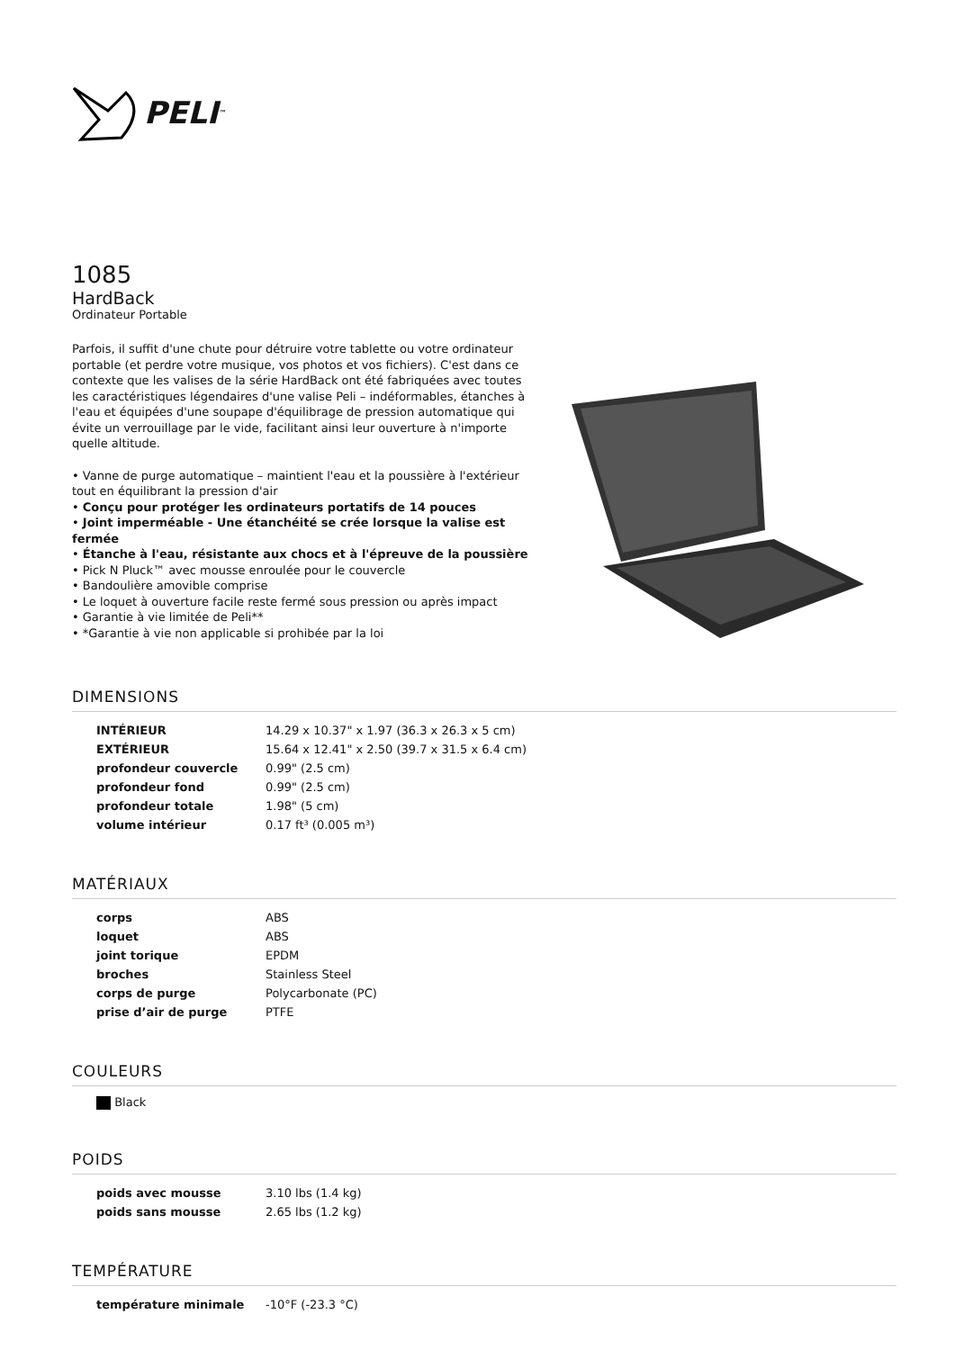PELI<sup>™</sup>
1085
HardBack
Ordinateur Portable
Parfois, il suffit d'une chute pour détruire votre tablette ou votre ordinateur portable (et perdre votre musique, vos photos et vos fichiers). C'est dans ce contexte que les valises de la série HardBack ont été fabriquées avec toutes les caractéristiques légendaires d'une valise Peli – indéformables, étanches à l'eau et équipées d'une soupape d'équilibrage de pression automatique qui évite un verrouillage par le vide, facilitant ainsi leur ouverture à n'importe quelle altitude.
• Vanne de purge automatique – maintient l'eau et la poussière à l'extérieur tout en équilibrant la pression d'air
• Conçu pour protéger les ordinateurs portatifs de 14 pouces
• Joint imperméable - Une étanchéité se crée lorsque la valise est fermée
• Étanche à l'eau, résistante aux chocs et à l'épreuve de la poussière
• Pick N Pluck™ avec mousse enroulée pour le couvercle
• Bandoulière amovible comprise
• Le loquet à ouverture facile reste fermé sous pression ou après impact
• Garantie à vie limitée de Peli**
• *Garantie à vie non applicable si prohibée par la loi
DIMENSIONS
| INTÉRIEUR | 14.29 x 10.37" x 1.97 (36.3 x 26.3 x 5 cm) |
| EXTÉRIEUR | 15.64 x 12.41" x 2.50 (39.7 x 31.5 x 6.4 cm) |
| profondeur couvercle | 0.99" (2.5 cm) |
| profondeur fond | 0.99" (2.5 cm) |
| profondeur totale | 1.98" (5 cm) |
| volume intérieur | 0.17 ft³ (0.005 m³) |
MATÉRIAUX
| corps | ABS |
| loquet | ABS |
| joint torique | EPDM |
| broches | Stainless Steel |
| corps de purge | Polycarbonate (PC) |
| prise d’air de purge | PTFE |
COULEURS
Black
POIDS
| poids avec mousse | 3.10 lbs (1.4 kg) |
| poids sans mousse | 2.65 lbs (1.2 kg) |
TEMPÉRATURE
| température minimale | -10°F (-23.3 °C) |